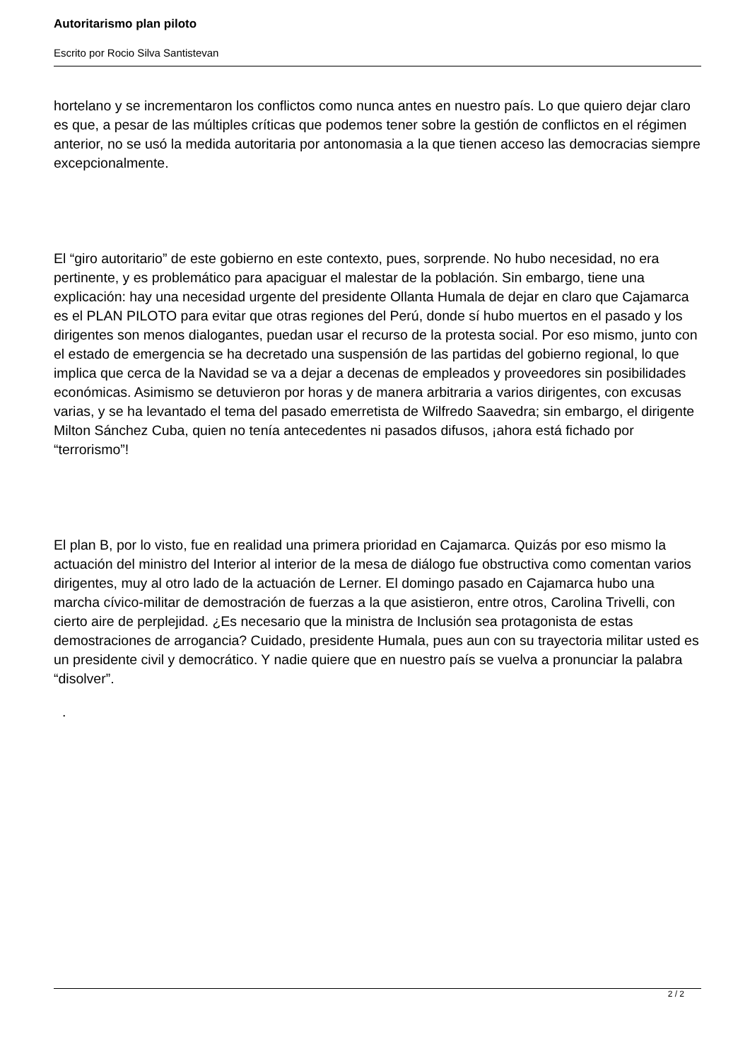Autoritarismo plan piloto
Escrito por Rocio Silva Santistevan
hortelano y se incrementaron los conflictos como nunca antes en nuestro país. Lo que quiero dejar claro es que, a pesar de las múltiples críticas que podemos tener sobre la gestión de conflictos en el régimen anterior, no se usó la medida autoritaria por antonomasia a la que tienen acceso las democracias siempre excepcionalmente.
El “giro autoritario” de este gobierno en este contexto, pues, sorprende. No hubo necesidad, no era pertinente, y es problemático para apaciguar el malestar de la población. Sin embargo, tiene una explicación: hay una necesidad urgente del presidente Ollanta Humala de dejar en claro que Cajamarca es el PLAN PILOTO para evitar que otras regiones del Perú, donde sí hubo muertos en el pasado y los dirigentes son menos dialogantes, puedan usar el recurso de la protesta social. Por eso mismo, junto con el estado de emergencia se ha decretado una suspensión de las partidas del gobierno regional, lo que implica que cerca de la Navidad se va a dejar a decenas de empleados y proveedores sin posibilidades económicas. Asimismo se detuvieron por horas y de manera arbitraria a varios dirigentes, con excusas varias, y se ha levantado el tema del pasado emerretista de Wilfredo Saavedra; sin embargo, el dirigente Milton Sánchez Cuba, quien no tenía antecedentes ni pasados difusos, ¡ahora está fichado por “terrorismo”!
El plan B, por lo visto, fue en realidad una primera prioridad en Cajamarca. Quizás por eso mismo la actuación del ministro del Interior al interior de la mesa de diálogo fue obstructiva como comentan varios dirigentes, muy al otro lado de la actuación de Lerner. El domingo pasado en Cajamarca hubo una marcha cívico-militar de demostración de fuerzas a la que asistieron, entre otros, Carolina Trivelli, con cierto aire de perplejidad. ¿Es necesario que la ministra de Inclusión sea protagonista de estas demostraciones de arrogancia? Cuidado, presidente Humala, pues aun con su trayectoria militar usted es un presidente civil y democrático. Y nadie quiere que en nuestro país se vuelva a pronunciar la palabra “disolver”.
.
2 / 2